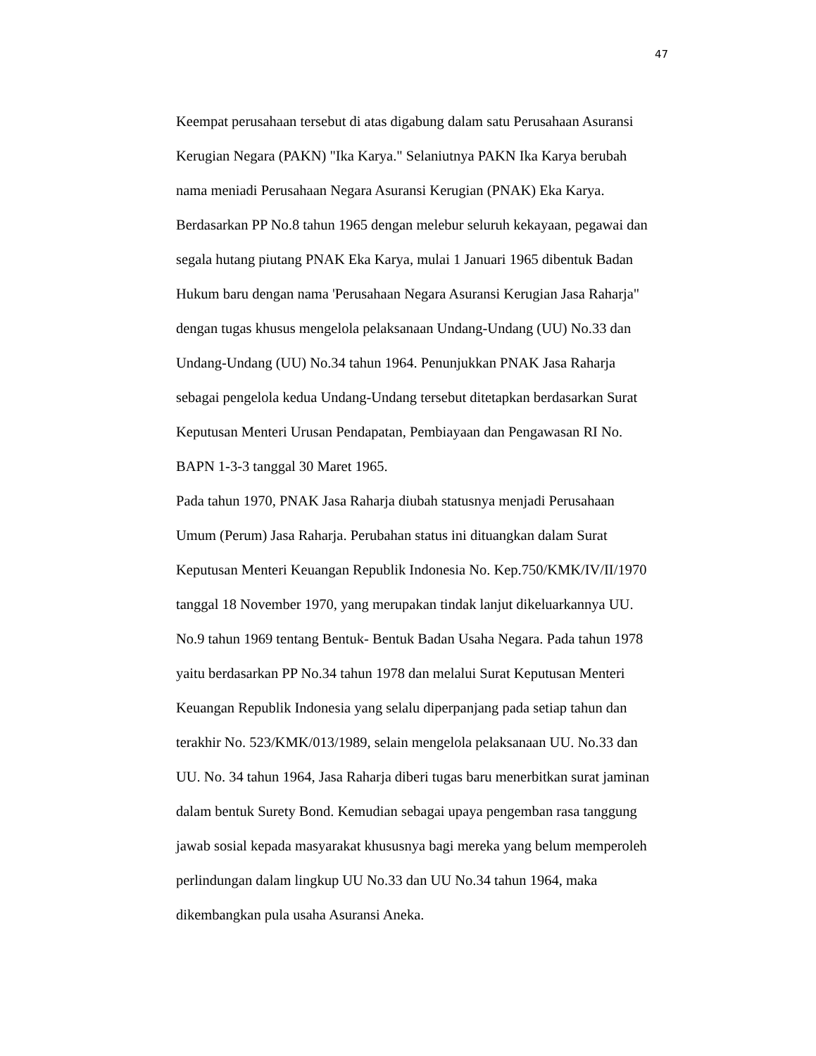47
Keempat perusahaan tersebut di atas digabung dalam satu Perusahaan Asuransi
Kerugian Negara (PAKN) "Ika Karya." Selaniutnya PAKN Ika Karya berubah
nama meniadi Perusahaan Negara Asuransi Kerugian (PNAK) Eka Karya.
Berdasarkan PP No.8 tahun 1965 dengan melebur seluruh kekayaan, pegawai dan
segala hutang piutang PNAK Eka Karya, mulai 1 Januari 1965 dibentuk Badan
Hukum baru dengan nama 'Perusahaan Negara Asuransi Kerugian Jasa Raharja"
dengan tugas khusus mengelola pelaksanaan Undang-Undang (UU) No.33 dan
Undang-Undang (UU) No.34 tahun 1964. Penunjukkan PNAK Jasa Raharja
sebagai pengelola kedua Undang-Undang tersebut ditetapkan berdasarkan Surat
Keputusan Menteri Urusan Pendapatan, Pembiayaan dan Pengawasan RI No.
BAPN 1-3-3 tanggal 30 Maret 1965.
Pada tahun 1970, PNAK Jasa Raharja diubah statusnya menjadi Perusahaan
Umum (Perum) Jasa Raharja. Perubahan status ini dituangkan dalam Surat
Keputusan Menteri Keuangan Republik Indonesia No. Kep.750/KMK/IV/II/1970
tanggal 18 November 1970, yang merupakan tindak lanjut dikeluarkannya UU.
No.9 tahun 1969 tentang Bentuk- Bentuk Badan Usaha Negara. Pada tahun 1978
yaitu berdasarkan PP No.34 tahun 1978 dan melalui Surat Keputusan Menteri
Keuangan Republik Indonesia yang selalu diperpanjang pada setiap tahun dan
terakhir No. 523/KMK/013/1989, selain mengelola pelaksanaan UU. No.33 dan
UU. No. 34 tahun 1964, Jasa Raharja diberi tugas baru menerbitkan surat jaminan
dalam bentuk Surety Bond. Kemudian sebagai upaya pengemban rasa tanggung
jawab sosial kepada masyarakat khususnya bagi mereka yang belum memperoleh
perlindungan dalam lingkup UU No.33 dan UU No.34 tahun 1964, maka
dikembangkan pula usaha Asuransi Aneka.